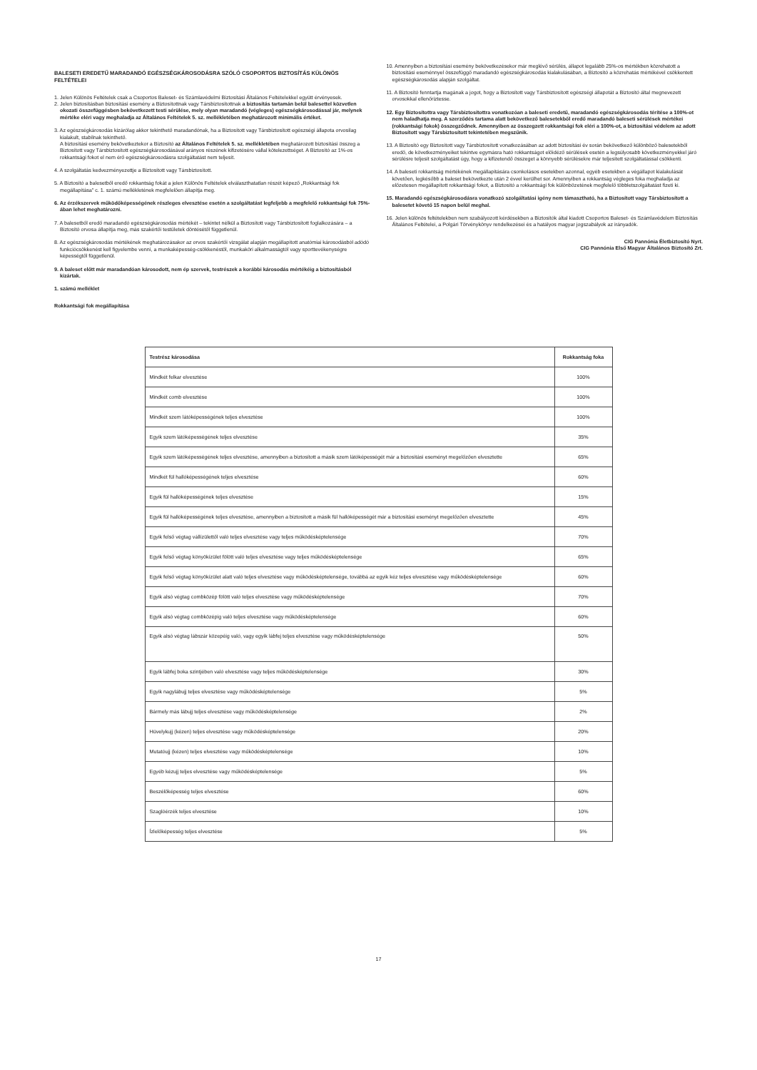BALESETI EREDETŰ MARADANDÓ EGÉSZSÉGKÁROSODÁSRA SZÓLÓ CSOPORTOS BIZTOSÍTÁS KÜLÖNÖS FELTÉTELEI
1. Jelen Különös Feltételek csak a Csoportos Baleset- és Számlavédelmi Biztosítási Általános Feltételekkel együtt érvényesek.
2. Jelen biztosításban biztosítási esemény a Biztosítottnak vagy Társbiztosítottnak a biztosítás tartamán belül balesettel közvetlen okozati összefüggésben bekövetkezett testi sérülése, mely olyan maradandó (végleges) egészségkárosodással jár, melynek mértéke eléri vagy meghaladja az Általános Feltételek 5. sz. mellékletében meghatározott minimális értéket.
3. Az egészségkárosodás kizárólag akkor tekinthető maradandónak, ha a Biztosított vagy Társbiztosított egészségi állapota orvosilag kialakult, stabilnak tekinthető.
A biztosítási esemény bekövetkeztekor a Biztosító az Általános Feltételek 5. sz. mellékletében meghatározott biztosítási összeg a Biztosított vagy Társbiztosított egészségkárosodásával arányos részének kifizetésére vállal kötelezettséget. A Biztosító az 1%-os rokkantsági fokot el nem érő egészségkárosodásra szolgáltatást nem teljesít.
4. A szolgáltatás kedvezményezettje a Biztosított vagy Társbiztosított.
5. A Biztosító a balesetből eredő rokkantság fokát a jelen Különös Feltételek elválaszthatatlan részét képező „Rokkantsági fok megállapítása” c. 1. számú mellékletének megfelelően állapítja meg.
6. Az érzékszervek működőképességének részleges elvesztése esetén a szolgáltatást legfeljebb a megfelelő rokkantsági fok 75%-ában lehet meghatározni.
7. A balesetből eredő maradandó egészségkárosodás mértékét – tekintet nélkül a Biztosított vagy Társbiztosított foglalkozására – a Biztosító orvosa állapítja meg, más szakértői testületek döntésétől függetlenül.
8. Az egészségkárosodás mértékének meghatározásakor az orvos szakértői vizsgálat alapján megállapított anatómiai károsodásból adódó funkciócsökkenést kell figyelembe venni, a munkaképesség-csökkenéstől, munkaköri alkalmasságtól vagy sporttevékenységre képességtől függetlenül.
9. A baleset előtt már maradandóan károsodott, nem ép szervek, testrészek a korábbi károsodás mértékéig a biztosításból kizártak.
1. számú melléklet
Rokkantsági fok megállapítása
10. Amennyiben a biztosítási esemény bekövetkezésekor már meglévő sérülés, állapot legalább 25%-os mértékben közrehatott a biztosítási eseménnyel összefüggő maradandó egészségkárosodás kialakulásában, a Biztosító a közrehatás mértékével csökkentett egészségkárosodás alapján szolgáltat.
11. A Biztosító fenntartja magának a jogot, hogy a Biztosított vagy Társbiztosított egészségi állapotát a Biztosító által megnevezett orvosokkal ellenőriztesse.
12. Egy Biztosítottra vagy Társbiztosítottra vonatkozóan a baleseti eredetű, maradandó egészségkárosodás térítése a 100%-ot nem haladhatja meg. A szerződés tartama alatt bekövetkező balesetekből eredő maradandó baleseti sérülések mértékei (rokkantsági fokok) összegződnek. Amennyiben az összegzett rokkantsági fok eléri a 100%-ot, a biztosítási védelem az adott Biztosított vagy Társbiztosított tekintetében megszűnik.
13. A Biztosító egy Biztosított vagy Társbiztosított vonatkozásában az adott biztosítási év során bekövetkező különböző balesetekből eredő, de következményeiket tekintve egymásra ható rokkantságot előidéző sérülések esetén a legsúlyosabb következményekkel járó sérülésre teljesít szolgáltatást úgy, hogy a kifizetendő összeget a könnyebb sérülésekre már teljesített szolgáltatással csökkenti.
14. A baleseti rokkantság mértékének megállapítására csonkolásos esetekben azonnal, egyéb esetekben a végállapot kialakulását követően, legkésőbb a baleset bekövetkezte után 2 évvel kerülhet sor. Amennyiben a rokkantság végleges foka meghaladja az előzetesen megállapított rokkantsági fokot, a Biztosító a rokkantsági fok különbözetének megfelelő többletszolgáltatást fizeti ki.
15. Maradandó egészségkárosodásra vonatkozó szolgáltatási igény nem támasztható, ha a Biztosított vagy Társbiztosított a balesetet követő 15 napon belül meghal.
16. Jelen különös feltételekben nem szabályozott kérdésekben a Biztosítók által kiadott Csoportos Baleset- és Számlavédelem Biztosítás Általános Feltételei, a Polgári Törvénykönyv rendelkezései és a hatályos magyar jogszabályok az irányadók.
CIG Pannónia Életbiztosító Nyrt.
CIG Pannónia Első Magyar Általános Biztosító Zrt.
| Testrész károsodása | Rokkantság foka |
| --- | --- |
| Mindkét felkar elvesztése | 100% |
| Mindkét comb elvesztése | 100% |
| Mindkét szem látóképességének teljes elvesztése | 100% |
| Egyik szem látóképességének teljes elvesztése | 35% |
| Egyik szem látóképességének teljes elvesztése, amennyiben a biztosított a másik szem látóképességét már a biztosítási eseményt megelőzően elvesztette | 65% |
| Mindkét fül hallóképességének teljes elvesztése | 60% |
| Egyik fül hallóképességének teljes elvesztése | 15% |
| Egyik fül hallóképességének teljes elvesztése, amennyiben a biztosított a másik fül hallóképességét már a biztosítási eseményt megelőzően elvesztette | 45% |
| Egyik felső végtag vállízülettől való teljes elvesztése vagy teljes működésképtelensége | 70% |
| Egyik felső végtag könyökízület fölött való teljes elvesztése vagy teljes működésképtelensége | 65% |
| Egyik felső végtag könyökízület alatt való teljes elvesztése vagy működésképtelensége, továbbá az egyik kéz teljes elvesztése vagy működésképtelensége | 60% |
| Egyik alsó végtag combközép fölött való teljes elvesztése vagy működésképtelensége | 70% |
| Egyik alsó végtag combközépig való teljes elvesztése vagy működésképtelensége | 60% |
| Egyik alsó végtag lábszár közepéig való, vagy egyik lábfej teljes elvesztése vagy működésképtelensége | 50% |
| Egyik lábfej boka szintjében való elvesztése vagy teljes működésképtelensége | 30% |
| Egyik nagylábujj teljes elvesztése vagy működésképtelensége | 5% |
| Bármely más lábujj teljes elvesztése vagy működésképtelensége | 2% |
| Hüvelykujj (kézen) teljes elvesztése vagy működésképtelensége | 20% |
| Mutatóujj (kézen) teljes elvesztése vagy működésképtelensége | 10% |
| Egyéb kézujj teljes elvesztése vagy működésképtelensége | 5% |
| Beszélőképesség teljes elvesztése | 60% |
| Szaglóérzék teljes elvesztése | 10% |
| Ízlelőképesség teljes elvesztése | 5% |
17